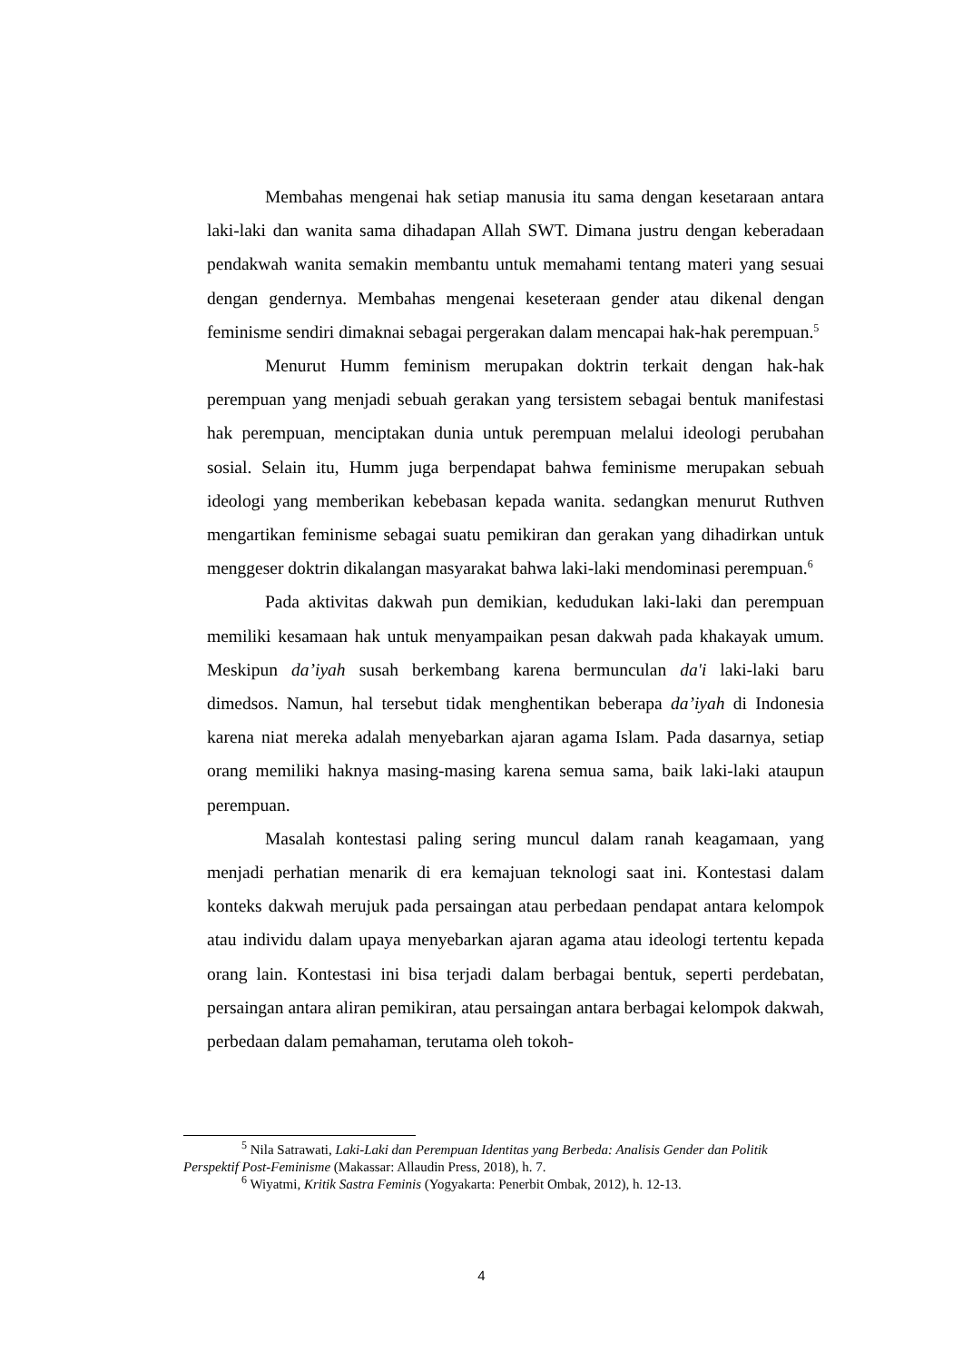Membahas mengenai hak setiap manusia itu sama dengan kesetaraan antara laki-laki dan wanita sama dihadapan Allah SWT. Dimana justru dengan keberadaan pendakwah wanita semakin membantu untuk memahami tentang materi yang sesuai dengan gendernya. Membahas mengenai keseteraan gender atau dikenal dengan feminisme sendiri dimaknai sebagai pergerakan dalam mencapai hak-hak perempuan.<sup>5</sup>
Menurut Humm feminism merupakan doktrin terkait dengan hak-hak perempuan yang menjadi sebuah gerakan yang tersistem sebagai bentuk manifestasi hak perempuan, menciptakan dunia untuk perempuan melalui ideologi perubahan sosial. Selain itu, Humm juga berpendapat bahwa feminisme merupakan sebuah ideologi yang memberikan kebebasan kepada wanita. sedangkan menurut Ruthven mengartikan feminisme sebagai suatu pemikiran dan gerakan yang dihadirkan untuk menggeser doktrin dikalangan masyarakat bahwa laki-laki mendominasi perempuan.<sup>6</sup>
Pada aktivitas dakwah pun demikian, kedudukan laki-laki dan perempuan memiliki kesamaan hak untuk menyampaikan pesan dakwah pada khakayak umum. Meskipun da’iyah susah berkembang karena bermunculan da'i laki-laki baru dimedsos. Namun, hal tersebut tidak menghentikan beberapa da’iyah di Indonesia karena niat mereka adalah menyebarkan ajaran agama Islam. Pada dasarnya, setiap orang memiliki haknya masing-masing karena semua sama, baik laki-laki ataupun perempuan.
Masalah kontestasi paling sering muncul dalam ranah keagamaan, yang menjadi perhatian menarik di era kemajuan teknologi saat ini. Kontestasi dalam konteks dakwah merujuk pada persaingan atau perbedaan pendapat antara kelompok atau individu dalam upaya menyebarkan ajaran agama atau ideologi tertentu kepada orang lain. Kontestasi ini bisa terjadi dalam berbagai bentuk, seperti perdebatan, persaingan antara aliran pemikiran, atau persaingan antara berbagai kelompok dakwah, perbedaan dalam pemahaman, terutama oleh tokoh-
<sup>5</sup> Nila Satrawati, Laki-Laki dan Perempuan Identitas yang Berbeda: Analisis Gender dan Politik Perspektif Post-Feminisme (Makassar: Allaudin Press, 2018), h. 7.
<sup>6</sup> Wiyatmi, Kritik Sastra Feminis (Yogyakarta: Penerbit Ombak, 2012), h. 12-13.
4